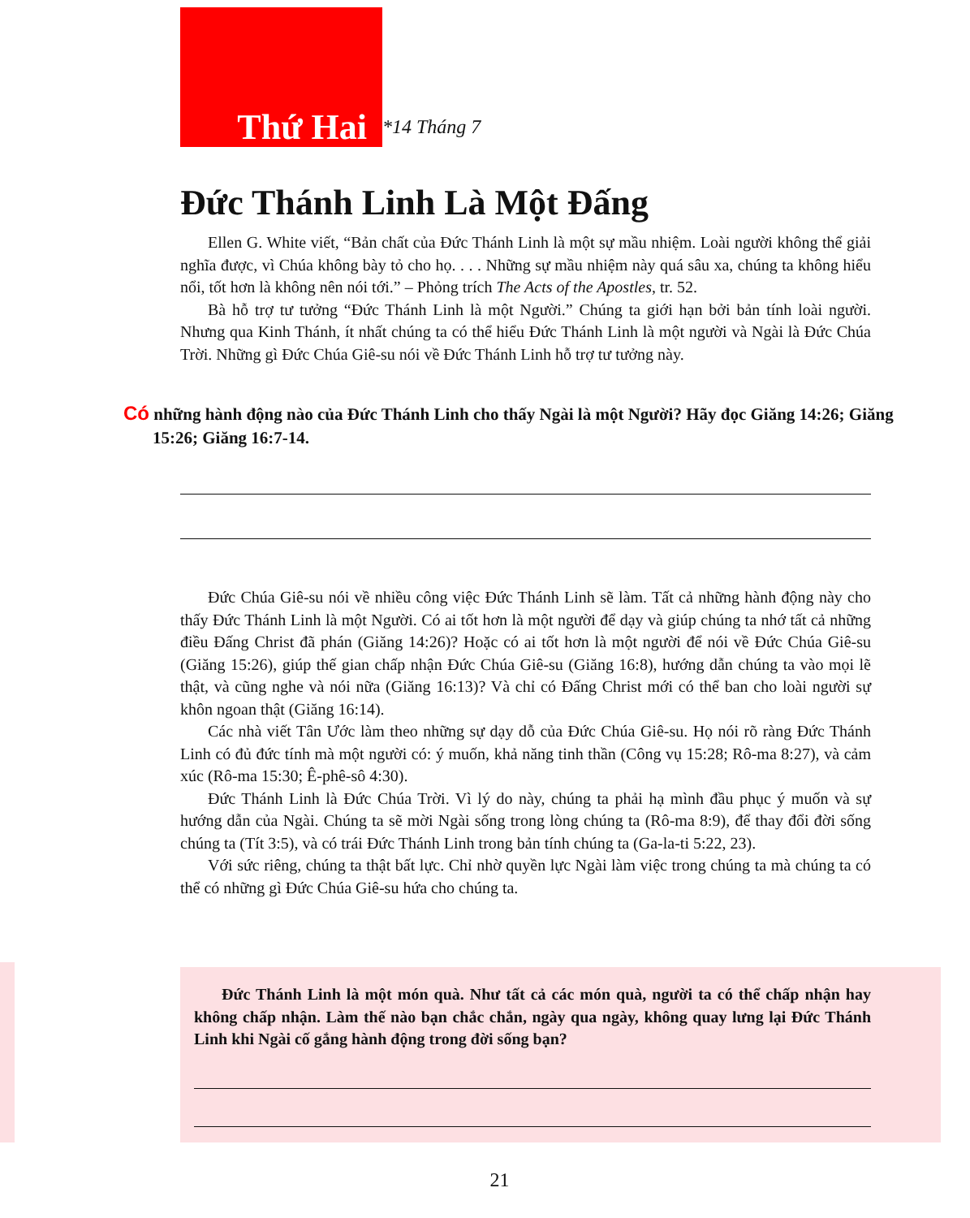Thứ Hai
*14 Tháng 7
Đức Thánh Linh Là Một Đấng
Ellen G. White viết, “Bản chất của Đức Thánh Linh là một sự mầu nhiệm. Loài người không thể giải nghĩa được, vì Chúa không bày tỏ cho họ. . . . Những sự mầu nhiệm này quá sâu xa, chúng ta không hiểu nổi, tốt hơn là không nên nói tới.” – Phỏng trích The Acts of the Apostles, tr. 52.
Bà hỗ trợ tư tưởng “Đức Thánh Linh là một Người.” Chúng ta giới hạn bởi bản tính loài người. Nhưng qua Kinh Thánh, ít nhất chúng ta có thể hiểu Đức Thánh Linh là một người và Ngài là Đức Chúa Trời. Những gì Đức Chúa Giê-su nói về Đức Thánh Linh hỗ trợ tư tưởng này.
Có những hành động nào của Đức Thánh Linh cho thấy Ngài là một Người? Hãy đọc Giăng 14:26; Giăng 15:26; Giăng 16:7-14.
Đức Chúa Giê-su nói về nhiều công việc Đức Thánh Linh sẽ làm. Tất cả những hành động này cho thấy Đức Thánh Linh là một Người. Có ai tốt hơn là một người để dạy và giúp chúng ta nhớ tất cả những điều Đấng Christ đã phán (Giăng 14:26)? Hoặc có ai tốt hơn là một người để nói về Đức Chúa Giê-su (Giăng 15:26), giúp thế gian chấp nhận Đức Chúa Giê-su (Giăng 16:8), hướng dẫn chúng ta vào mọi lẽ thật, và cũng nghe và nói nữa (Giăng 16:13)? Và chỉ có Đấng Christ mới có thể ban cho loài người sự khôn ngoan thật (Giăng 16:14).
Các nhà viết Tân Ước làm theo những sự dạy dỗ của Đức Chúa Giê-su. Họ nói rõ ràng Đức Thánh Linh có đủ đức tính mà một người có: ý muốn, khả năng tinh thần (Công vụ 15:28; Rô-ma 8:27), và cảm xúc (Rô-ma 15:30; Ê-phê-sô 4:30).
Đức Thánh Linh là Đức Chúa Trời. Vì lý do này, chúng ta phải hạ mình đầu phục ý muốn và sự hướng dẫn của Ngài. Chúng ta sẽ mời Ngài sống trong lòng chúng ta (Rô-ma 8:9), để thay đổi đời sống chúng ta (Tít 3:5), và có trái Đức Thánh Linh trong bản tính chúng ta (Ga-la-ti 5:22, 23).
Với sức riêng, chúng ta thật bất lực. Chỉ nhờ quyền lực Ngài làm việc trong chúng ta mà chúng ta có thể có những gì Đức Chúa Giê-su hứa cho chúng ta.
Đức Thánh Linh là một món quà. Như tất cả các món quà, người ta có thể chấp nhận hay không chấp nhận. Làm thế nào bạn chắc chắn, ngày qua ngày, không quay lưng lại Đức Thánh Linh khi Ngài cố gắng hành động trong đời sống bạn?
21